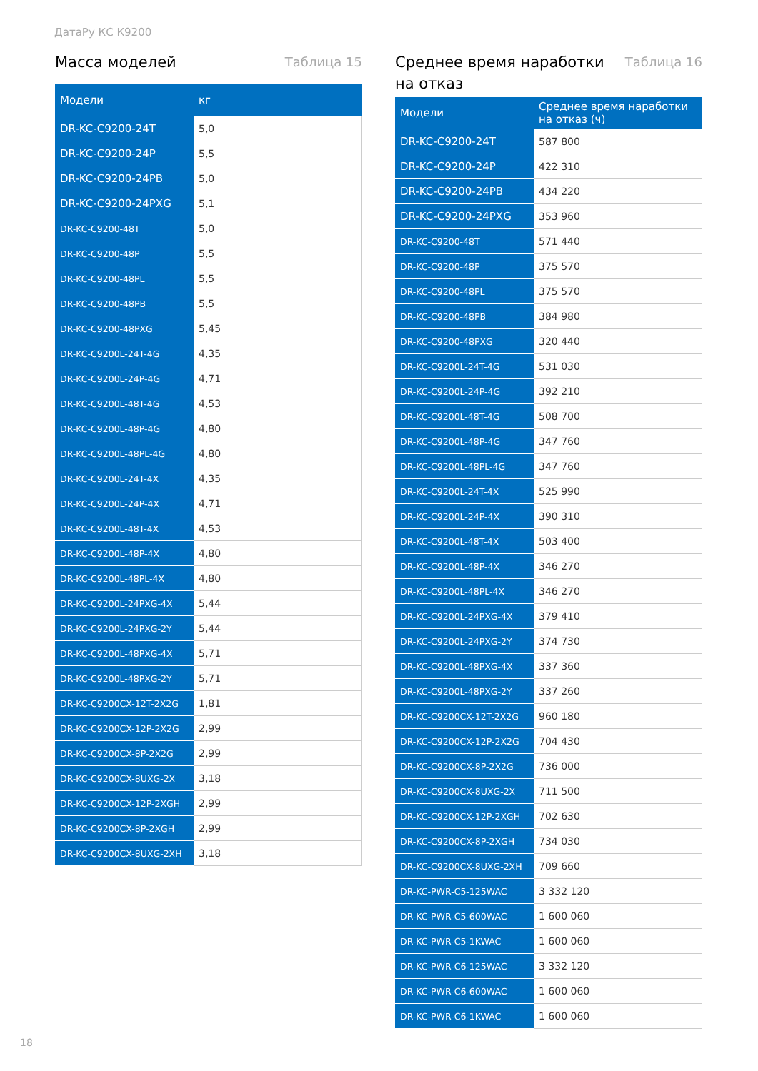ДатаРу КС К9200
Масса моделей Таблица 15
| Модели | кг |
| --- | --- |
| DR-KC-C9200-24T | 5,0 |
| DR-KC-C9200-24P | 5,5 |
| DR-KC-C9200-24PB | 5,0 |
| DR-KC-C9200-24PXG | 5,1 |
| DR-KC-C9200-48T | 5,0 |
| DR-KC-C9200-48P | 5,5 |
| DR-KC-C9200-48PL | 5,5 |
| DR-KC-C9200-48PB | 5,5 |
| DR-KC-C9200-48PXG | 5,45 |
| DR-KC-C9200L-24T-4G | 4,35 |
| DR-KC-C9200L-24P-4G | 4,71 |
| DR-KC-C9200L-48T-4G | 4,53 |
| DR-KC-C9200L-48P-4G | 4,80 |
| DR-KC-C9200L-48PL-4G | 4,80 |
| DR-KC-C9200L-24T-4X | 4,35 |
| DR-KC-C9200L-24P-4X | 4,71 |
| DR-KC-C9200L-48T-4X | 4,53 |
| DR-KC-C9200L-48P-4X | 4,80 |
| DR-KC-C9200L-48PL-4X | 4,80 |
| DR-KC-C9200L-24PXG-4X | 5,44 |
| DR-KC-C9200L-24PXG-2Y | 5,44 |
| DR-KC-C9200L-48PXG-4X | 5,71 |
| DR-KC-C9200L-48PXG-2Y | 5,71 |
| DR-KC-C9200CX-12T-2X2G | 1,81 |
| DR-KC-C9200CX-12P-2X2G | 2,99 |
| DR-KC-C9200CX-8P-2X2G | 2,99 |
| DR-KC-C9200CX-8UXG-2X | 3,18 |
| DR-KC-C9200CX-12P-2XGH | 2,99 |
| DR-KC-C9200CX-8P-2XGH | 2,99 |
| DR-KC-C9200CX-8UXG-2XH | 3,18 |
Среднее время наработки
на отказ Таблица 16
| Модели | Среднее время наработки на отказ (ч) |
| --- | --- |
| DR-KC-C9200-24T | 587 800 |
| DR-KC-C9200-24P | 422 310 |
| DR-KC-C9200-24PB | 434 220 |
| DR-KC-C9200-24PXG | 353 960 |
| DR-KC-C9200-48T | 571 440 |
| DR-KC-C9200-48P | 375 570 |
| DR-KC-C9200-48PL | 375 570 |
| DR-KC-C9200-48PB | 384 980 |
| DR-KC-C9200-48PXG | 320 440 |
| DR-KC-C9200L-24T-4G | 531 030 |
| DR-KC-C9200L-24P-4G | 392 210 |
| DR-KC-C9200L-48T-4G | 508 700 |
| DR-KC-C9200L-48P-4G | 347 760 |
| DR-KC-C9200L-48PL-4G | 347 760 |
| DR-KC-C9200L-24T-4X | 525 990 |
| DR-KC-C9200L-24P-4X | 390 310 |
| DR-KC-C9200L-48T-4X | 503 400 |
| DR-KC-C9200L-48P-4X | 346 270 |
| DR-KC-C9200L-48PL-4X | 346 270 |
| DR-KC-C9200L-24PXG-4X | 379 410 |
| DR-KC-C9200L-24PXG-2Y | 374 730 |
| DR-KC-C9200L-48PXG-4X | 337 360 |
| DR-KC-C9200L-48PXG-2Y | 337 260 |
| DR-KC-C9200CX-12T-2X2G | 960 180 |
| DR-KC-C9200CX-12P-2X2G | 704 430 |
| DR-KC-C9200CX-8P-2X2G | 736 000 |
| DR-KC-C9200CX-8UXG-2X | 711 500 |
| DR-KC-C9200CX-12P-2XGH | 702 630 |
| DR-KC-C9200CX-8P-2XGH | 734 030 |
| DR-KC-C9200CX-8UXG-2XH | 709 660 |
| DR-KC-PWR-C5-125WAC | 3 332 120 |
| DR-KC-PWR-C5-600WAC | 1 600 060 |
| DR-KC-PWR-C5-1KWAC | 1 600 060 |
| DR-KC-PWR-C6-125WAC | 3 332 120 |
| DR-KC-PWR-C6-600WAC | 1 600 060 |
| DR-KC-PWR-C6-1KWAC | 1 600 060 |
18